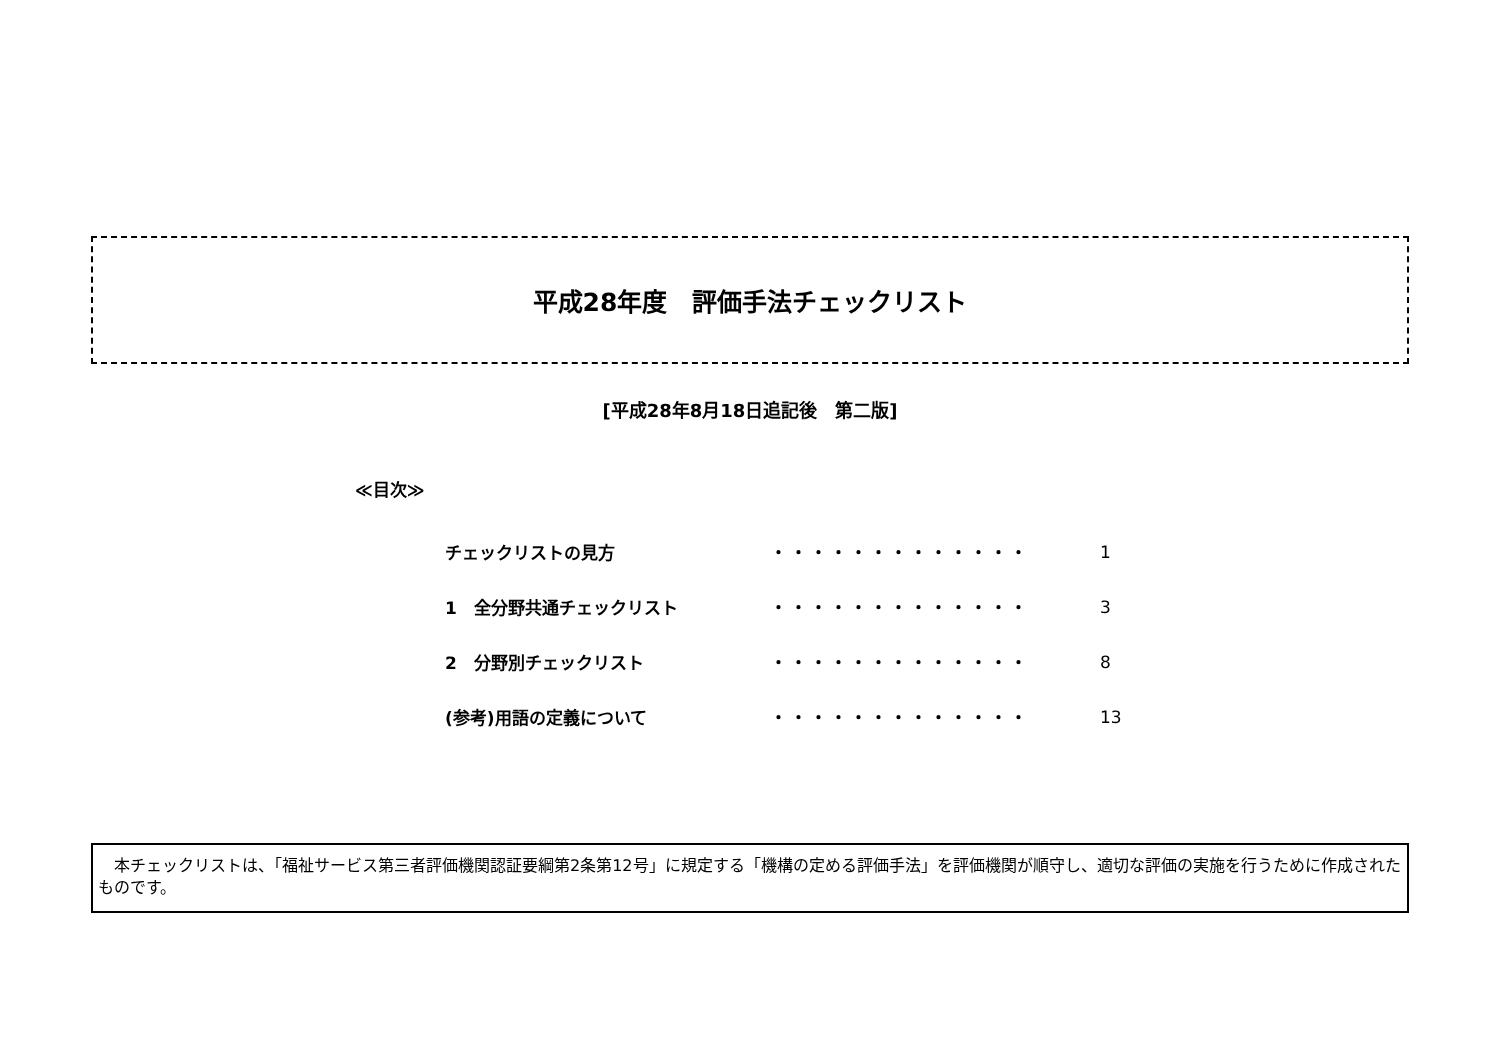平成28年度　評価手法チェックリスト
[平成28年8月18日追記後　第二版]
≪目次≫
| チェックリストの見方 | ・・・・・・・・・・・・・ | 1 |
| 1 全分野共通チェックリスト | ・・・・・・・・・・・・・ | 3 |
| 2 分野別チェックリスト | ・・・・・・・・・・・・・ | 8 |
| (参考)用語の定義について | ・・・・・・・・・・・・・ | 13 |
　本チェックリストは、「福祉サービス第三者評価機関認証要綱第2条第12号」に規定する「機構の定める評価手法」を評価機関が順守し、適切な評価の実施を行うために作成されたものです。